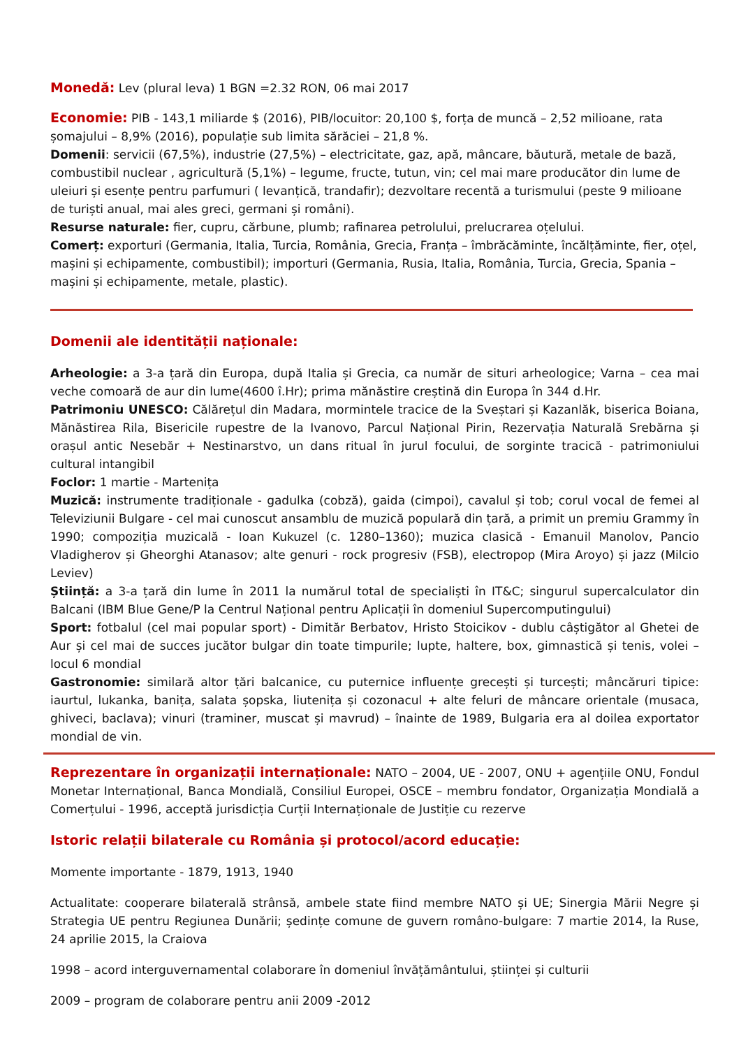Monedă: Lev (plural leva) 1 BGN =2.32 RON, 06 mai 2017
Economie: PIB - 143,1 miliarde $ (2016), PIB/locuitor: 20,100 $, forța de muncă – 2,52 milioane, rata șomajului – 8,9% (2016), populație sub limita sărăciei – 21,8 %.
Domenii: servicii (67,5%), industrie (27,5%) – electricitate, gaz, apă, mâncare, băutură, metale de bază, combustibil nuclear , agricultură (5,1%) – legume, fructe, tutun, vin; cel mai mare producător din lume de uleiuri și esențe pentru parfumuri ( levanțică, trandafir); dezvoltare recentă a turismului (peste 9 milioane de turiști anual, mai ales greci, germani și români).
Resurse naturale: fier, cupru, cărbune, plumb; rafinarea petrolului, prelucrarea oțelului.
Comerț: exporturi (Germania, Italia, Turcia, România, Grecia, Franța – îmbrăcăminte, încălțăminte, fier, oțel, mașini și echipamente, combustibil); importuri (Germania, Rusia, Italia, România, Turcia, Grecia, Spania – mașini și echipamente, metale, plastic).
Domenii ale identității naționale:
Arheologie: a 3-a țară din Europa, după Italia și Grecia, ca număr de situri arheologice; Varna – cea mai veche comoară de aur din lume(4600 î.Hr); prima mănăstire creștină din Europa în 344 d.Hr.
Patrimoniu UNESCO: Călărețul din Madara, mormintele tracice de la Sveștari și Kazanlăk, biserica Boiana, Mănăstirea Rila, Bisericile rupestre de la Ivanovo, Parcul Național Pirin, Rezervația Naturală Srebărna și orașul antic Nesebăr + Nestinarstvo, un dans ritual în jurul focului, de sorginte tracică - patrimoniului cultural intangibil
Foclor: 1 martie - Martenița
Muzică: instrumente tradiționale - gadulka (cobză), gaida (cimpoi), cavalul și tob; corul vocal de femei al Televiziunii Bulgare - cel mai cunoscut ansamblu de muzică populară din țară, a primit un premiu Grammy în 1990; compoziția muzicală - Ioan Kukuzel (c. 1280–1360); muzica clasică - Emanuil Manolov, Pancio Vladigherov și Gheorghi Atanasov; alte genuri - rock progresiv (FSB), electropop (Mira Aroyo) și jazz (Milcio Leviev)
Știință: a 3-a țară din lume în 2011 la numărul total de specialiști în IT&C; singurul supercalculator din Balcani (IBM Blue Gene/P la Centrul Național pentru Aplicații în domeniul Supercomputingului)
Sport: fotbalul (cel mai popular sport) - Dimităr Berbatov, Hristo Stoicikov - dublu câștigător al Ghetei de Aur și cel mai de succes jucător bulgar din toate timpurile; lupte, haltere, box, gimnastică și tenis, volei – locul 6 mondial
Gastronomie: similară altor țări balcanice, cu puternice influențe grecești și turcești; mâncăruri tipice: iaurtul, lukanka, banița, salata șopska, liutenița și cozonacul + alte feluri de mâncare orientale (musaca, ghiveci, baclava); vinuri (traminer, muscat și mavrud) – înainte de 1989, Bulgaria era al doilea exportator mondial de vin.
Reprezentare în organizații internaționale: NATO – 2004, UE - 2007, ONU + agențiile ONU, Fondul Monetar Internațional, Banca Mondială, Consiliul Europei, OSCE – membru fondator, Organizația Mondială a Comerțului - 1996, acceptă jurisdicția Curții Internaționale de Justiție cu rezerve
Istoric relații bilaterale cu România și protocol/acord educație:
Momente importante - 1879, 1913, 1940
Actualitate: cooperare bilaterală strânsă, ambele state fiind membre NATO și UE; Sinergia Mării Negre și Strategia UE pentru Regiunea Dunării; ședințe comune de guvern româno-bulgare: 7 martie 2014, la Ruse, 24 aprilie 2015, la Craiova
1998 – acord interguvernamental colaborare în domeniul învățământului, științei și culturii
2009 – program de colaborare pentru anii 2009 -2012